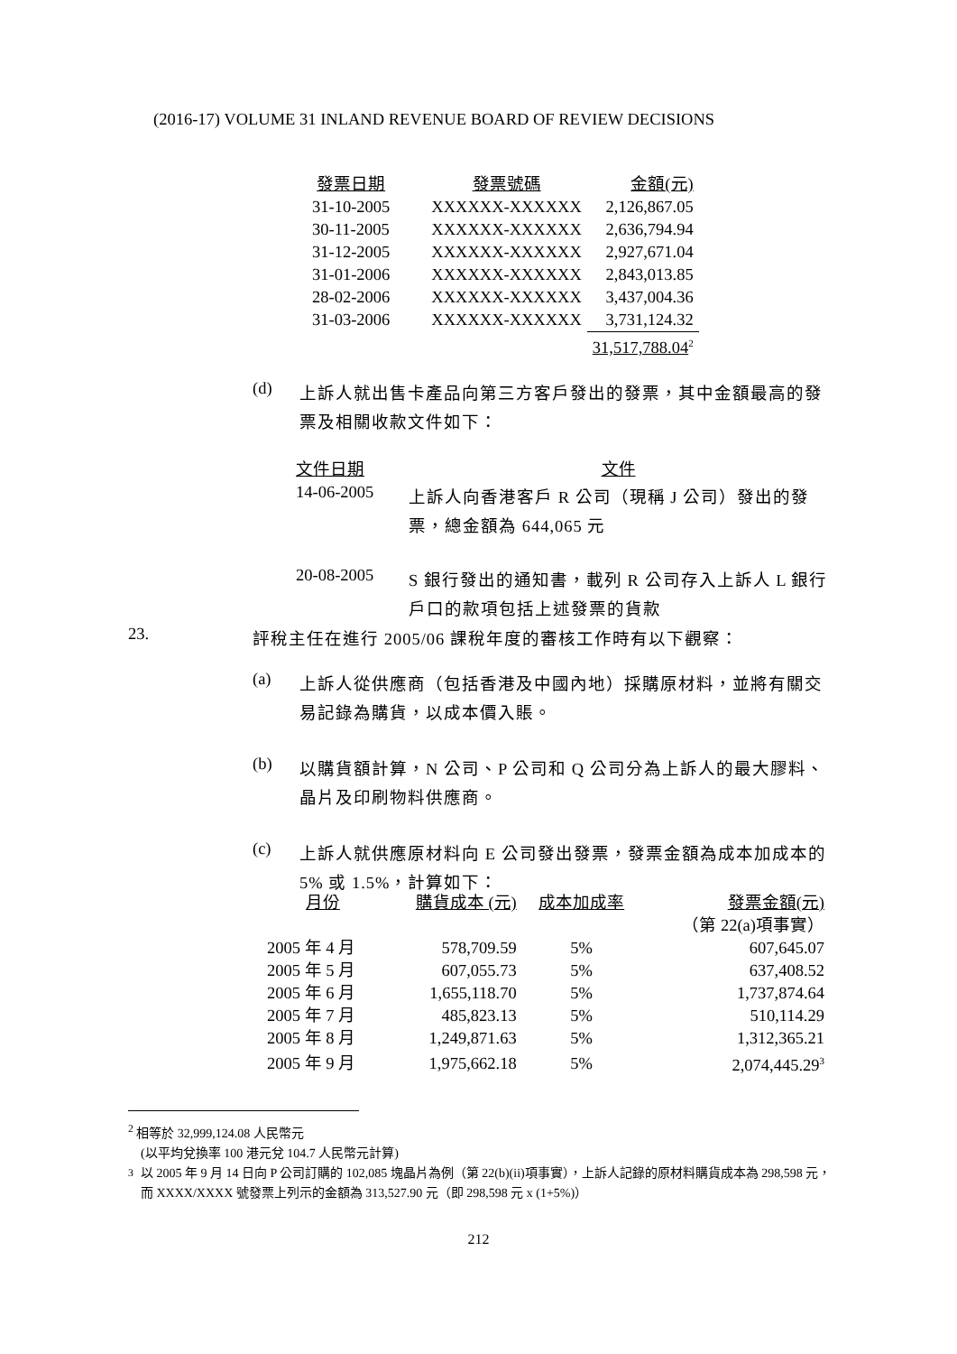(2016-17) VOLUME 31 INLAND REVENUE BOARD OF REVIEW DECISIONS
| 發票日期 | 發票號碼 | 金額(元) |
| --- | --- | --- |
| 31-10-2005 | XXXXXX-XXXXXX | 2,126,867.05 |
| 30-11-2005 | XXXXXX-XXXXXX | 2,636,794.94 |
| 31-12-2005 | XXXXXX-XXXXXX | 2,927,671.04 |
| 31-01-2006 | XXXXXX-XXXXXX | 2,843,013.85 |
| 28-02-2006 | XXXXXX-XXXXXX | 3,437,004.36 |
| 31-03-2006 | XXXXXX-XXXXXX | 3,731,124.32 |
| | | 31,517,788.04<sup>2</sup> |
(d)
上訴人就出售卡產品向第三方客戶發出的發票，其中金額最高的發票及相關收款文件如下：
文件日期 文件
14-06-2005
上訴人向香港客戶 R 公司（現稱 J 公司）發出的發票，總金額為 644,065 元
20-08-2005
S 銀行發出的通知書，載列 R 公司存入上訴人 L 銀行戶口的款項包括上述發票的貨款
23.
評稅主任在進行 2005/06 課稅年度的審核工作時有以下觀察：
(a)
上訴人從供應商（包括香港及中國內地）採購原材料，並將有關交易記錄為購貨，以成本價入賬。
(b)
以購貨額計算，N 公司、P 公司和 Q 公司分為上訴人的最大膠料、晶片及印刷物料供應商。
(c)
上訴人就供應原材料向 E 公司發出發票，發票金額為成本加成本的 5% 或 1.5%，計算如下：
| 月份 | 購貨成本 (元) | 成本加成率 | 發票金額(元) |
| --- | --- | --- | --- |
| | | | （第 22(a)項事實） |
| 2005 年 4 月 | 578,709.59 | 5% | 607,645.07 |
| 2005 年 5 月 | 607,055.73 | 5% | 637,408.52 |
| 2005 年 6 月 | 1,655,118.70 | 5% | 1,737,874.64 |
| 2005 年 7 月 | 485,823.13 | 5% | 510,114.29 |
| 2005 年 8 月 | 1,249,871.63 | 5% | 1,312,365.21 |
| 2005 年 9 月 | 1,975,662.18 | 5% | 2,074,445.29<sup>3</sup> |
<sup>2</sup> 相等於 32,999,124.08 人民幣元
(以平均兌換率 100 港元兌 104.7 人民幣元計算)
<sup>3</sup> 以 2005 年 9 月 14 日向 P 公司訂購的 102,085 塊晶片為例（第 22(b)(ii)項事實），上訴人記錄的原材料購貨成本為 298,598 元，而 XXXX/XXXX 號發票上列示的金額為 313,527.90 元（即 298,598 元 x (1+5%)）
212